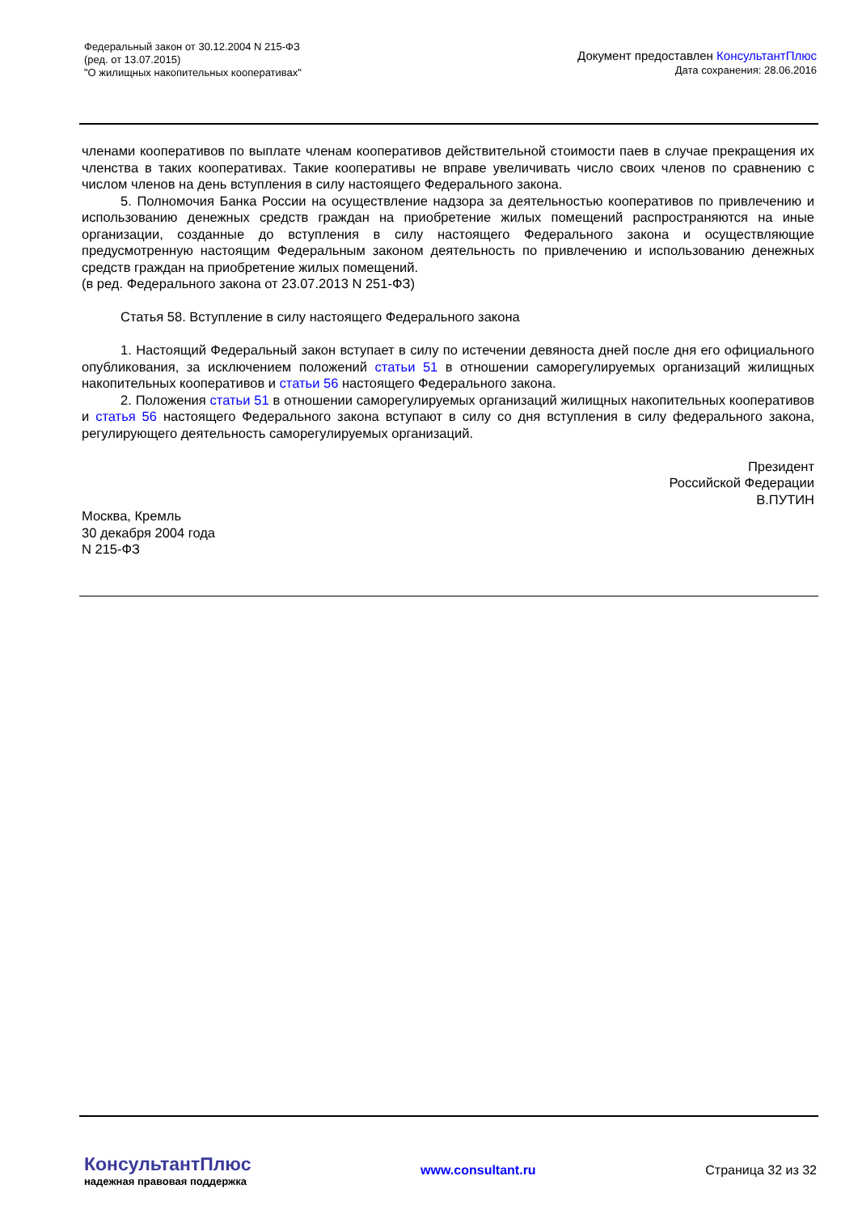Федеральный закон от 30.12.2004 N 215-ФЗ
(ред. от 13.07.2015)
"О жилищных накопительных кооперативах"
Документ предоставлен КонсультантПлюс
Дата сохранения: 28.06.2016
членами кооперативов по выплате членам кооперативов действительной стоимости паев в случае прекращения их членства в таких кооперативах. Такие кооперативы не вправе увеличивать число своих членов по сравнению с числом членов на день вступления в силу настоящего Федерального закона.
5. Полномочия Банка России на осуществление надзора за деятельностью кооперативов по привлечению и использованию денежных средств граждан на приобретение жилых помещений распространяются на иные организации, созданные до вступления в силу настоящего Федерального закона и осуществляющие предусмотренную настоящим Федеральным законом деятельность по привлечению и использованию денежных средств граждан на приобретение жилых помещений.
(в ред. Федерального закона от 23.07.2013 N 251-ФЗ)
Статья 58. Вступление в силу настоящего Федерального закона
1. Настоящий Федеральный закон вступает в силу по истечении девяноста дней после дня его официального опубликования, за исключением положений статьи 51 в отношении саморегулируемых организаций жилищных накопительных кооперативов и статьи 56 настоящего Федерального закона.
2. Положения статьи 51 в отношении саморегулируемых организаций жилищных накопительных кооперативов и статья 56 настоящего Федерального закона вступают в силу со дня вступления в силу федерального закона, регулирующего деятельность саморегулируемых организаций.
Президент
Российской Федерации
В.ПУТИН
Москва, Кремль
30 декабря 2004 года
N 215-ФЗ
КонсультантПлюс
надежная правовая поддержка
www.consultant.ru Страница 32 из 32